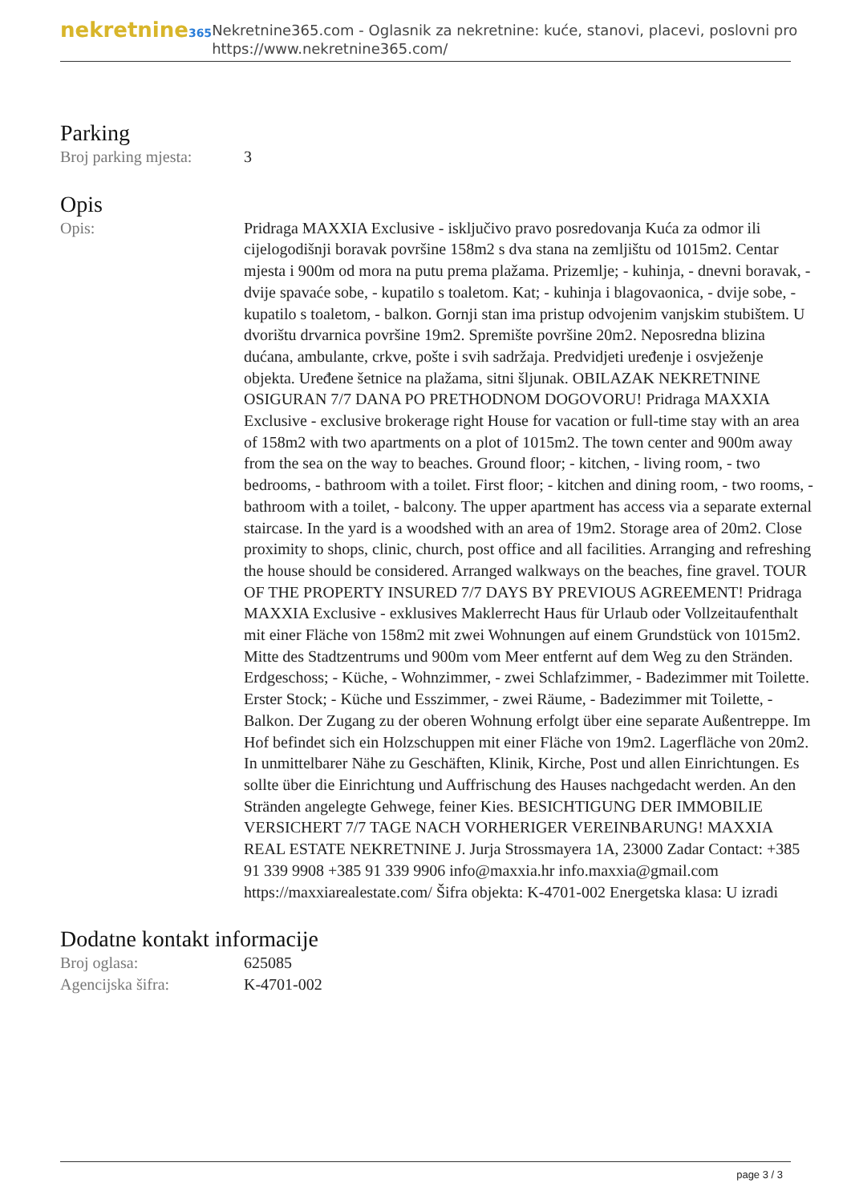nekretnine365
Nekretnine365.com - Oglasnik za nekretnine: kuće, stanovi, placevi, poslovni pro
https://www.nekretnine365.com/
Parking
Broj parking mjesta:
3
Opis
Opis: Pridraga MAXXIA Exclusive - isključivo pravo posredovanja Kuća za odmor ili cijelogodišnji boravak površine 158m2 s dva stana na zemljištu od 1015m2. Centar mjesta i 900m od mora na putu prema plažama. Prizemlje; - kuhinja, - dnevni boravak, - dvije spavaće sobe, - kupatilo s toaletom. Kat; - kuhinja i blagovaonica, - dvije sobe, - kupatilo s toaletom, - balkon. Gornji stan ima pristup odvojenim vanjskim stubištem. U dvorištu drvarnica površine 19m2. Spremište površine 20m2. Neposredna blizina dućana, ambulante, crkve, pošte i svih sadržaja. Predvidjeti uređenje i osvježenje objekta. Uređene šetnice na plažama, sitni šljunak. OBILAZAK NEKRETNINE OSIGURAN 7/7 DANA PO PRETHODNOM DOGOVORU! Pridraga MAXXIA Exclusive - exclusive brokerage right House for vacation or full-time stay with an area of 158m2 with two apartments on a plot of 1015m2. The town center and 900m away from the sea on the way to beaches. Ground floor; - kitchen, - living room, - two bedrooms, - bathroom with a toilet. First floor; - kitchen and dining room, - two rooms, - bathroom with a toilet, - balcony. The upper apartment has access via a separate external staircase. In the yard is a woodshed with an area of 19m2. Storage area of 20m2. Close proximity to shops, clinic, church, post office and all facilities. Arranging and refreshing the house should be considered. Arranged walkways on the beaches, fine gravel. TOUR OF THE PROPERTY INSURED 7/7 DAYS BY PREVIOUS AGREEMENT! Pridraga MAXXIA Exclusive - exklusives Maklerrecht Haus für Urlaub oder Vollzeitaufenthalt mit einer Fläche von 158m2 mit zwei Wohnungen auf einem Grundstück von 1015m2. Mitte des Stadtzentrums und 900m vom Meer entfernt auf dem Weg zu den Stränden. Erdgeschoss; - Küche, - Wohnzimmer, - zwei Schlafzimmer, - Badezimmer mit Toilette. Erster Stock; - Küche und Esszimmer, - zwei Räume, - Badezimmer mit Toilette, - Balkon. Der Zugang zu der oberen Wohnung erfolgt über eine separate Außentreppe. Im Hof befindet sich ein Holzschuppen mit einer Fläche von 19m2. Lagerfläche von 20m2. In unmittelbarer Nähe zu Geschäften, Klinik, Kirche, Post und allen Einrichtungen. Es sollte über die Einrichtung und Auffrischung des Hauses nachgedacht werden. An den Stränden angelegte Gehwege, feiner Kies. BESICHTIGUNG DER IMMOBILIE VERSICHERT 7/7 TAGE NACH VORHERIGER VEREINBARUNG! MAXXIA REAL ESTATE NEKRETNINE J. Jurja Strossmayera 1A, 23000 Zadar Contact: +385 91 339 9908 +385 91 339 9906 info@maxxia.hr info.maxxia@gmail.com https://maxxiarealestate.com/ Šifra objekta: K-4701-002 Energetska klasa: U izradi
Dodatne kontakt informacije
Broj oglasa: 625085
Agencijska šifra: K-4701-002
page 3 / 3